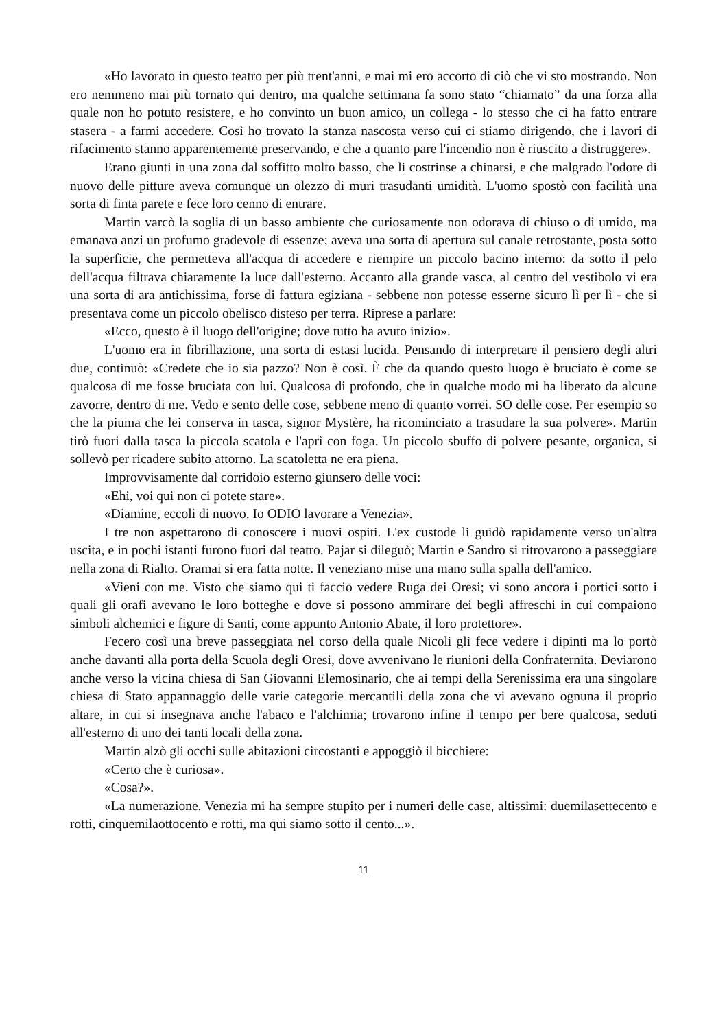«Ho lavorato in questo teatro per più trent'anni, e mai mi ero accorto di ciò che vi sto mostrando. Non ero nemmeno mai più tornato qui dentro, ma qualche settimana fa sono stato “chiamato” da una forza alla quale non ho potuto resistere, e ho convinto un buon amico, un collega - lo stesso che ci ha fatto entrare stasera - a farmi accedere. Così ho trovato la stanza nascosta verso cui ci stiamo dirigendo, che i lavori di rifacimento stanno apparentemente preservando, e che a quanto pare l'incendio non è riuscito a distruggere».
Erano giunti in una zona dal soffitto molto basso, che li costrinse a chinarsi, e che malgrado l'odore di nuovo delle pitture aveva comunque un olezzo di muri trasudanti umidità. L'uomo spostò con facilità una sorta di finta parete e fece loro cenno di entrare.
Martin varcò la soglia di un basso ambiente che curiosamente non odorava di chiuso o di umido, ma emanava anzi un profumo gradevole di essenze; aveva una sorta di apertura sul canale retrostante, posta sotto la superficie, che permetteva all'acqua di accedere e riempire un piccolo bacino interno: da sotto il pelo dell'acqua filtrava chiaramente la luce dall'esterno. Accanto alla grande vasca, al centro del vestibolo vi era una sorta di ara antichissima, forse di fattura egiziana - sebbene non potesse esserne sicuro lì per lì - che si presentava come un piccolo obelisco disteso per terra. Riprese a parlare:
«Ecco, questo è il luogo dell'origine; dove tutto ha avuto inizio».
L'uomo era in fibrillazione, una sorta di estasi lucida. Pensando di interpretare il pensiero degli altri due, continuò: «Credete che io sia pazzo? Non è così. È che da quando questo luogo è bruciato è come se qualcosa di me fosse bruciata con lui. Qualcosa di profondo, che in qualche modo mi ha liberato da alcune zavorre, dentro di me. Vedo e sento delle cose, sebbene meno di quanto vorrei. SO delle cose. Per esempio so che la piuma che lei conserva in tasca, signor Mystère, ha ricominciato a trasudare la sua polvere». Martin tirò fuori dalla tasca la piccola scatola e l'aprì con foga. Un piccolo sbuffo di polvere pesante, organica, si sollevò per ricadere subito attorno. La scatoletta ne era piena.
Improvvisamente dal corridoio esterno giunsero delle voci:
«Ehi, voi qui non ci potete stare».
«Diamine, eccoli di nuovo. Io ODIO lavorare a Venezia».
I tre non aspettarono di conoscere i nuovi ospiti. L'ex custode li guidò rapidamente verso un'altra uscita, e in pochi istanti furono fuori dal teatro. Pajar si dileguò; Martin e Sandro si ritrovarono a passeggiare nella zona di Rialto. Oramai si era fatta notte. Il veneziano mise una mano sulla spalla dell'amico.
«Vieni con me. Visto che siamo qui ti faccio vedere Ruga dei Oresi; vi sono ancora i portici sotto i quali gli orafi avevano le loro botteghe e dove si possono ammirare dei begli affreschi in cui compaiono simboli alchemici e figure di Santi, come appunto Antonio Abate, il loro protettore».
Fecero così una breve passeggiata nel corso della quale Nicoli gli fece vedere i dipinti ma lo portò anche davanti alla porta della Scuola degli Oresi, dove avvenivano le riunioni della Confraternita. Deviarono anche verso la vicina chiesa di San Giovanni Elemosinario, che ai tempi della Serenissima era una singolare chiesa di Stato appannaggio delle varie categorie mercantili della zona che vi avevano ognuna il proprio altare, in cui si insegnava anche l'abaco e l'alchimia; trovarono infine il tempo per bere qualcosa, seduti all'esterno di uno dei tanti locali della zona.
Martin alzò gli occhi sulle abitazioni circostanti e appoggiò il bicchiere:
«Certo che è curiosa».
«Cosa?».
«La numerazione. Venezia mi ha sempre stupito per i numeri delle case, altissimi: duemilasettecento e rotti, cinquemilaottocento e rotti, ma qui siamo sotto il cento...».
11